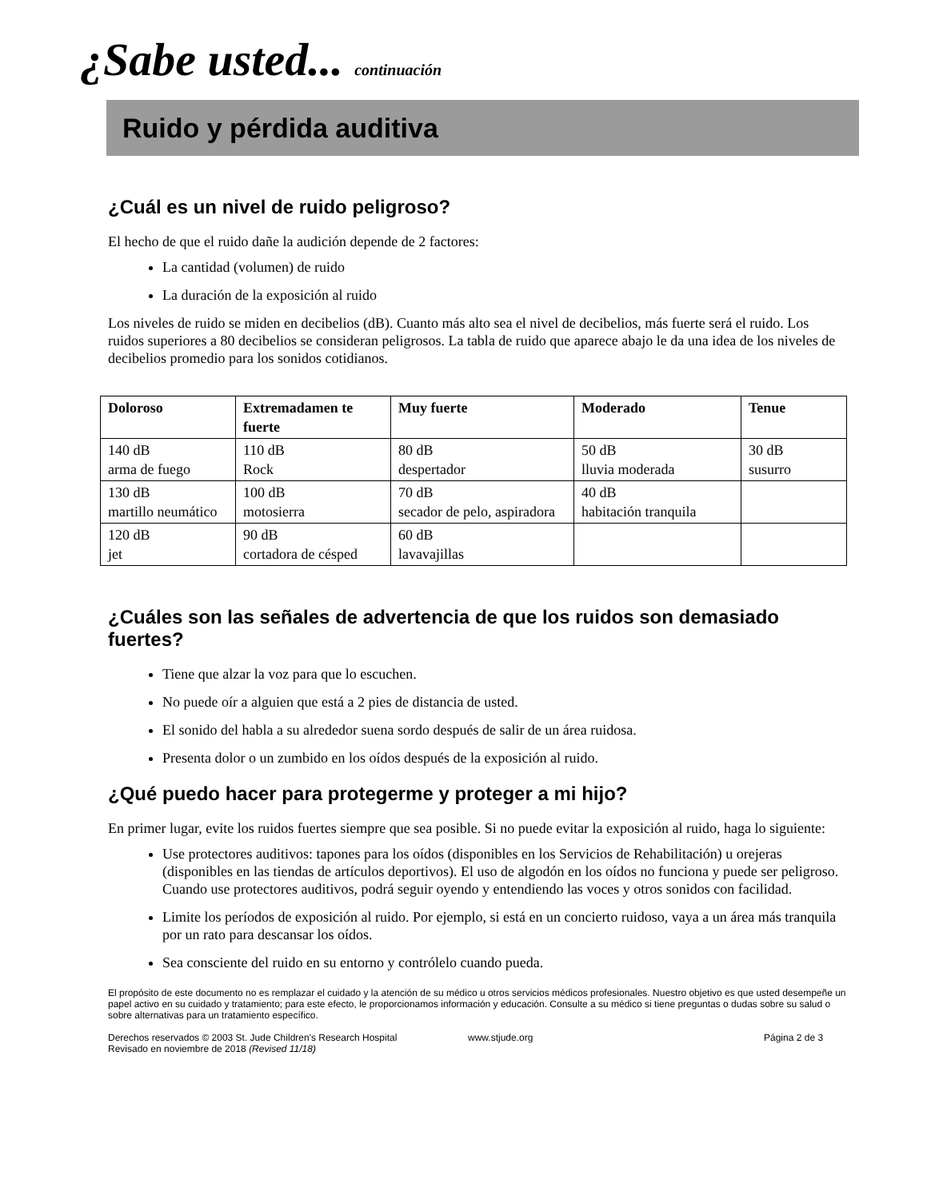¿Sabe usted... continuación
Ruido y pérdida auditiva
¿Cuál es un nivel de ruido peligroso?
El hecho de que el ruido dañe la audición depende de 2 factores:
La cantidad (volumen) de ruido
La duración de la exposición al ruido
Los niveles de ruido se miden en decibelios (dB). Cuanto más alto sea el nivel de decibelios, más fuerte será el ruido. Los ruidos superiores a 80 decibelios se consideran peligrosos. La tabla de ruido que aparece abajo le da una idea de los niveles de decibelios promedio para los sonidos cotidianos.
| Doloroso | Extremadamen te fuerte | Muy fuerte | Moderado | Tenue |
| --- | --- | --- | --- | --- |
| 140 dB arma de fuego | 110 dB Rock | 80 dB despertador | 50 dB lluvia moderada | 30 dB susurro |
| 130 dB martillo neumático | 100 dB motosierra | 70 dB secador de pelo, aspiradora | 40 dB habitación tranquila | |
| 120 dB jet | 90 dB cortadora de césped | 60 dB lavavajillas | | |
¿Cuáles son las señales de advertencia de que los ruidos son demasiado fuertes?
Tiene que alzar la voz para que lo escuchen.
No puede oír a alguien que está a 2 pies de distancia de usted.
El sonido del habla a su alrededor suena sordo después de salir de un área ruidosa.
Presenta dolor o un zumbido en los oídos después de la exposición al ruido.
¿Qué puedo hacer para protegerme y proteger a mi hijo?
En primer lugar, evite los ruidos fuertes siempre que sea posible. Si no puede evitar la exposición al ruido, haga lo siguiente:
Use protectores auditivos: tapones para los oídos (disponibles en los Servicios de Rehabilitación) u orejeras (disponibles en las tiendas de artículos deportivos). El uso de algodón en los oídos no funciona y puede ser peligroso. Cuando use protectores auditivos, podrá seguir oyendo y entendiendo las voces y otros sonidos con facilidad.
Limite los períodos de exposición al ruido. Por ejemplo, si está en un concierto ruidoso, vaya a un área más tranquila por un rato para descansar los oídos.
Sea consciente del ruido en su entorno y contrólelo cuando pueda.
El propósito de este documento no es remplazar el cuidado y la atención de su médico u otros servicios médicos profesionales. Nuestro objetivo es que usted desempeñe un papel activo en su cuidado y tratamiento; para este efecto, le proporcionamos información y educación. Consulte a su médico si tiene preguntas o dudas sobre su salud o sobre alternativas para un tratamiento específico.
Derechos reservados © 2003 St. Jude Children's Research Hospital
Revisado en noviembre de 2018 (Revised 11/18)
www.stjude.org Página 2 de 3